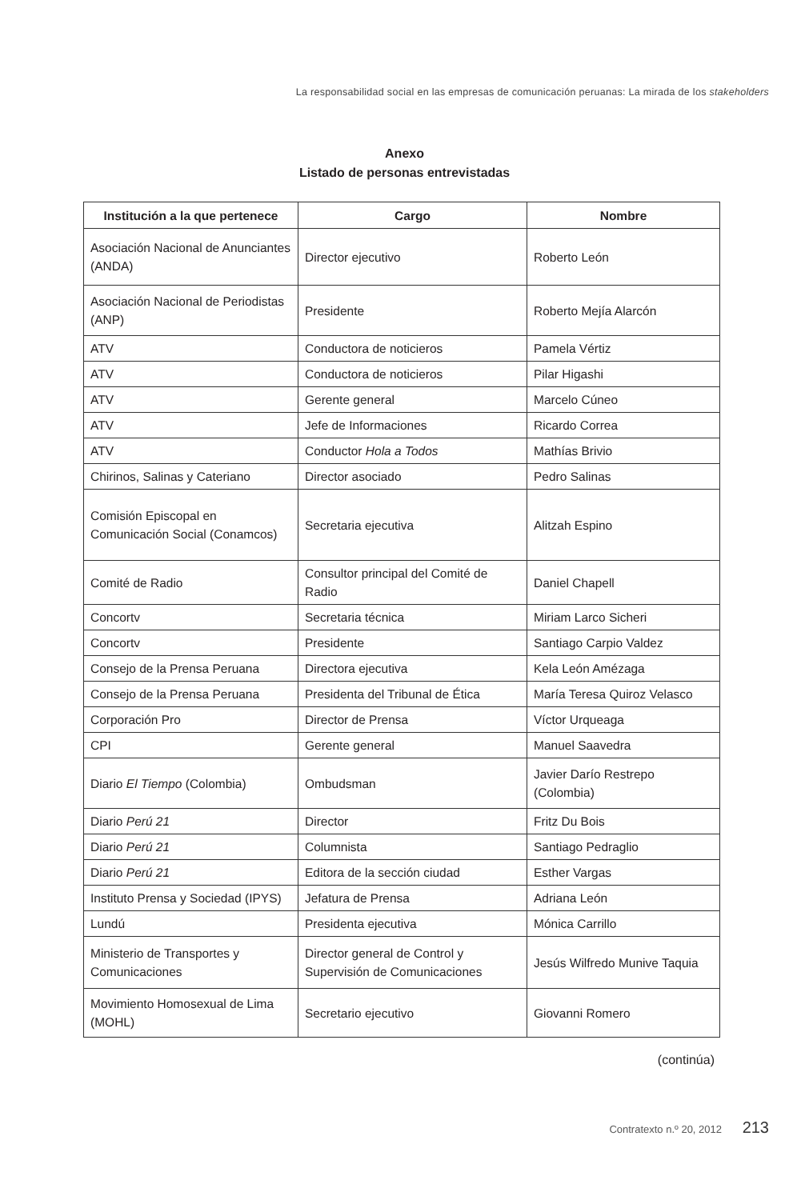La responsabilidad social en las empresas de comunicación peruanas: La mirada de los stakeholders
Anexo
Listado de personas entrevistadas
| Institución a la que pertenece | Cargo | Nombre |
| --- | --- | --- |
| Asociación Nacional de Anunciantes (ANDA) | Director ejecutivo | Roberto León |
| Asociación Nacional de Periodistas (ANP) | Presidente | Roberto Mejía Alarcón |
| ATV | Conductora de noticieros | Pamela Vértiz |
| ATV | Conductora de noticieros | Pilar Higashi |
| ATV | Gerente general | Marcelo Cúneo |
| ATV | Jefe de Informaciones | Ricardo Correa |
| ATV | Conductor Hola a Todos | Mathías Brivio |
| Chirinos, Salinas y Cateriano | Director asociado | Pedro Salinas |
| Comisión Episcopal en Comunicación Social (Conamcos) | Secretaria ejecutiva | Alitzah Espino |
| Comité de Radio | Consultor principal del Comité de Radio | Daniel Chapell |
| Concortv | Secretaria técnica | Miriam Larco Sicheri |
| Concortv | Presidente | Santiago Carpio Valdez |
| Consejo de la Prensa Peruana | Directora ejecutiva | Kela León Amézaga |
| Consejo de la Prensa Peruana | Presidenta del Tribunal de Ética | María Teresa Quiroz Velasco |
| Corporación Pro | Director de Prensa | Víctor Urqueaga |
| CPI | Gerente general | Manuel Saavedra |
| Diario El Tiempo (Colombia) | Ombudsman | Javier Darío Restrepo (Colombia) |
| Diario Perú 21 | Director | Fritz Du Bois |
| Diario Perú 21 | Columnista | Santiago Pedraglio |
| Diario Perú 21 | Editora de la sección ciudad | Esther Vargas |
| Instituto Prensa y Sociedad (IPYS) | Jefatura de Prensa | Adriana León |
| Lundú | Presidenta ejecutiva | Mónica Carrillo |
| Ministerio de Transportes y Comunicaciones | Director general de Control y Supervisión de Comunicaciones | Jesús Wilfredo Munive Taquia |
| Movimiento Homosexual de Lima (MOHL) | Secretario ejecutivo | Giovanni Romero |
(continúa)
Contratexto n.º 20, 2012 213